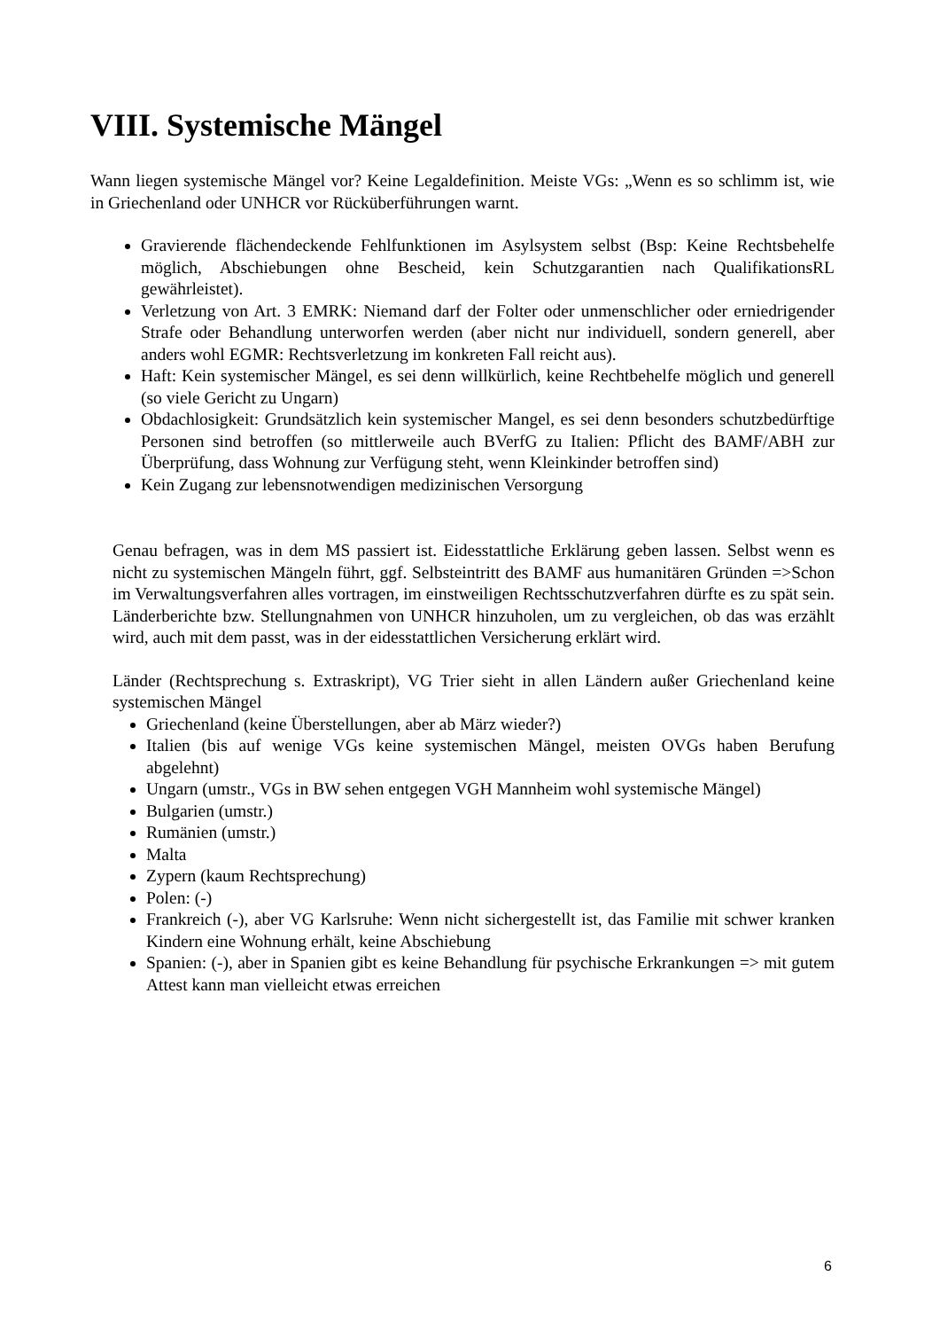VIII. Systemische Mängel
Wann liegen systemische Mängel vor? Keine Legaldefinition. Meiste VGs: „Wenn es so schlimm ist, wie in Griechenland oder UNHCR vor Rücküberführungen warnt.
Gravierende flächendeckende Fehlfunktionen im Asylsystem selbst (Bsp: Keine Rechtsbehelfe möglich, Abschiebungen ohne Bescheid, kein Schutzgarantien nach QualifikationsRL gewährleistet).
Verletzung von Art. 3 EMRK: Niemand darf der Folter oder unmenschlicher oder erniedrigender Strafe oder Behandlung unterworfen werden (aber nicht nur individuell, sondern generell, aber anders wohl EGMR: Rechtsverletzung im konkreten Fall reicht aus).
Haft: Kein systemischer Mängel, es sei denn willkürlich, keine Rechtbehelfe möglich und generell (so viele Gericht zu Ungarn)
Obdachlosigkeit: Grundsätzlich kein systemischer Mangel, es sei denn besonders schutzbedürftige Personen sind betroffen (so mittlerweile auch BVerfG zu Italien: Pflicht des BAMF/ABH zur Überprüfung, dass Wohnung zur Verfügung steht, wenn Kleinkinder betroffen sind)
Kein Zugang zur lebensnotwendigen medizinischen Versorgung
Genau befragen, was in dem MS passiert ist. Eidesstattliche Erklärung geben lassen. Selbst wenn es nicht zu systemischen Mängeln führt, ggf. Selbsteintritt des BAMF aus humanitären Gründen =>Schon im Verwaltungsverfahren alles vortragen, im einstweiligen Rechtsschutzverfahren dürfte es zu spät sein. Länderberichte bzw. Stellungnahmen von UNHCR hinzuholen, um zu vergleichen, ob das was erzählt wird, auch mit dem passt, was in der eidesstattlichen Versicherung erklärt wird.
Länder (Rechtsprechung s. Extraskript), VG Trier sieht in allen Ländern außer Griechenland keine systemischen Mängel
Griechenland (keine Überstellungen, aber ab März wieder?)
Italien (bis auf wenige VGs keine systemischen Mängel, meisten OVGs haben Berufung abgelehnt)
Ungarn (umstr., VGs in BW sehen entgegen VGH Mannheim wohl systemische Mängel)
Bulgarien (umstr.)
Rumänien (umstr.)
Malta
Zypern (kaum Rechtsprechung)
Polen: (-)
Frankreich (-), aber VG Karlsruhe: Wenn nicht sichergestellt ist, das Familie mit schwer kranken Kindern eine Wohnung erhält, keine Abschiebung
Spanien: (-), aber in Spanien gibt es keine Behandlung für psychische Erkrankungen => mit gutem Attest kann man vielleicht etwas erreichen
6